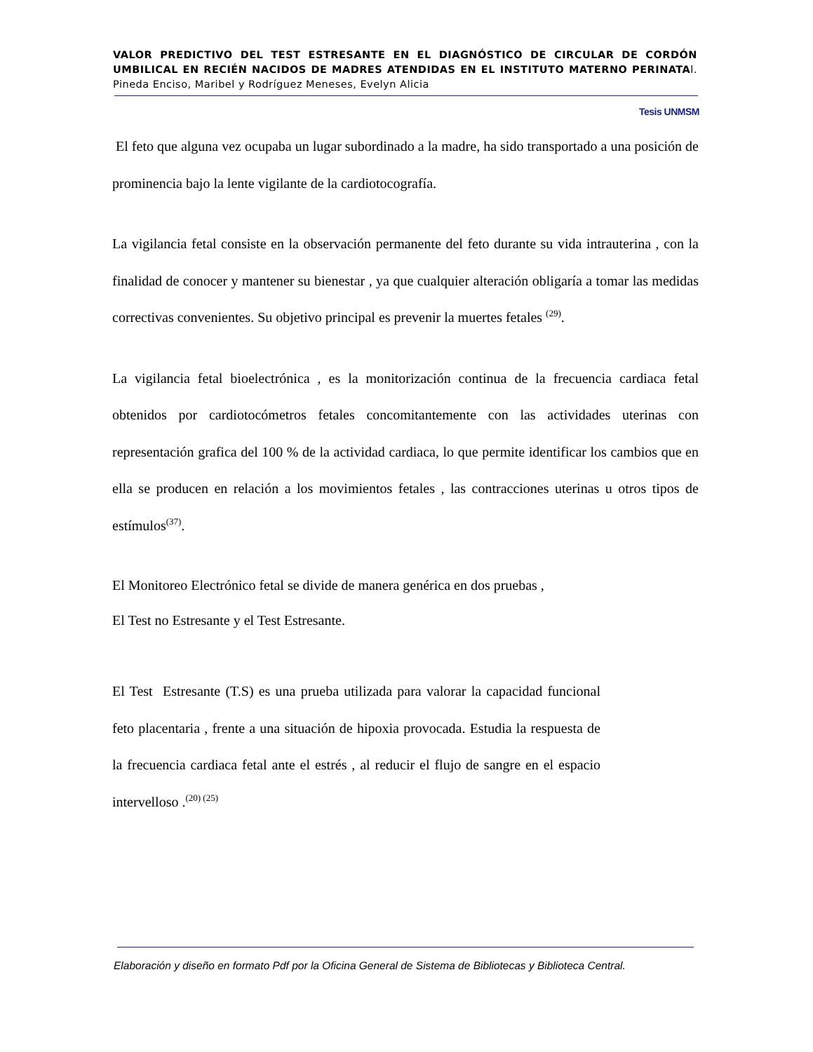VALOR PREDICTIVO DEL TEST ESTRESANTE EN EL DIAGNÓSTICO DE CIRCULAR DE CORDÓN UMBILICAL EN RECIÉN NACIDOS DE MADRES ATENDIDAS EN EL INSTITUTO MATERNO PERINATAl. Pineda Enciso, Maribel y Rodríguez Meneses, Evelyn Alicia
Tesis UNMSM
El feto que alguna vez ocupaba un lugar subordinado a la madre, ha sido transportado a una posición de prominencia bajo la lente vigilante de la cardiotocografía.
La vigilancia fetal consiste en la observación permanente del feto durante su vida intrauterina , con la finalidad de conocer y mantener su bienestar , ya que cualquier alteración obligaría a tomar las medidas correctivas convenientes. Su objetivo principal es prevenir la muertes fetales <sup>(29)</sup>.
La vigilancia fetal bioelectrónica , es la monitorización continua de la frecuencia cardiaca fetal obtenidos por cardiotocómetros fetales concomitantemente con las actividades uterinas con representación grafica del 100 % de la actividad cardiaca, lo que permite identificar los cambios que en ella se producen en relación a los movimientos fetales , las contracciones uterinas u otros tipos de estímulos<sup>(37)</sup>.
El Monitoreo Electrónico fetal se divide de manera genérica en dos pruebas ,
El Test no Estresante y el Test Estresante.
El Test Estresante (T.S) es una prueba utilizada para valorar la capacidad funcional feto placentaria , frente a una situación de hipoxia provocada. Estudia la respuesta de la frecuencia cardiaca fetal ante el estrés , al reducir el flujo de sangre en el espacio intervelloso .<sup>(20) (25)</sup>
Elaboración y diseño en formato Pdf por la Oficina General de Sistema de Bibliotecas y Biblioteca Central.